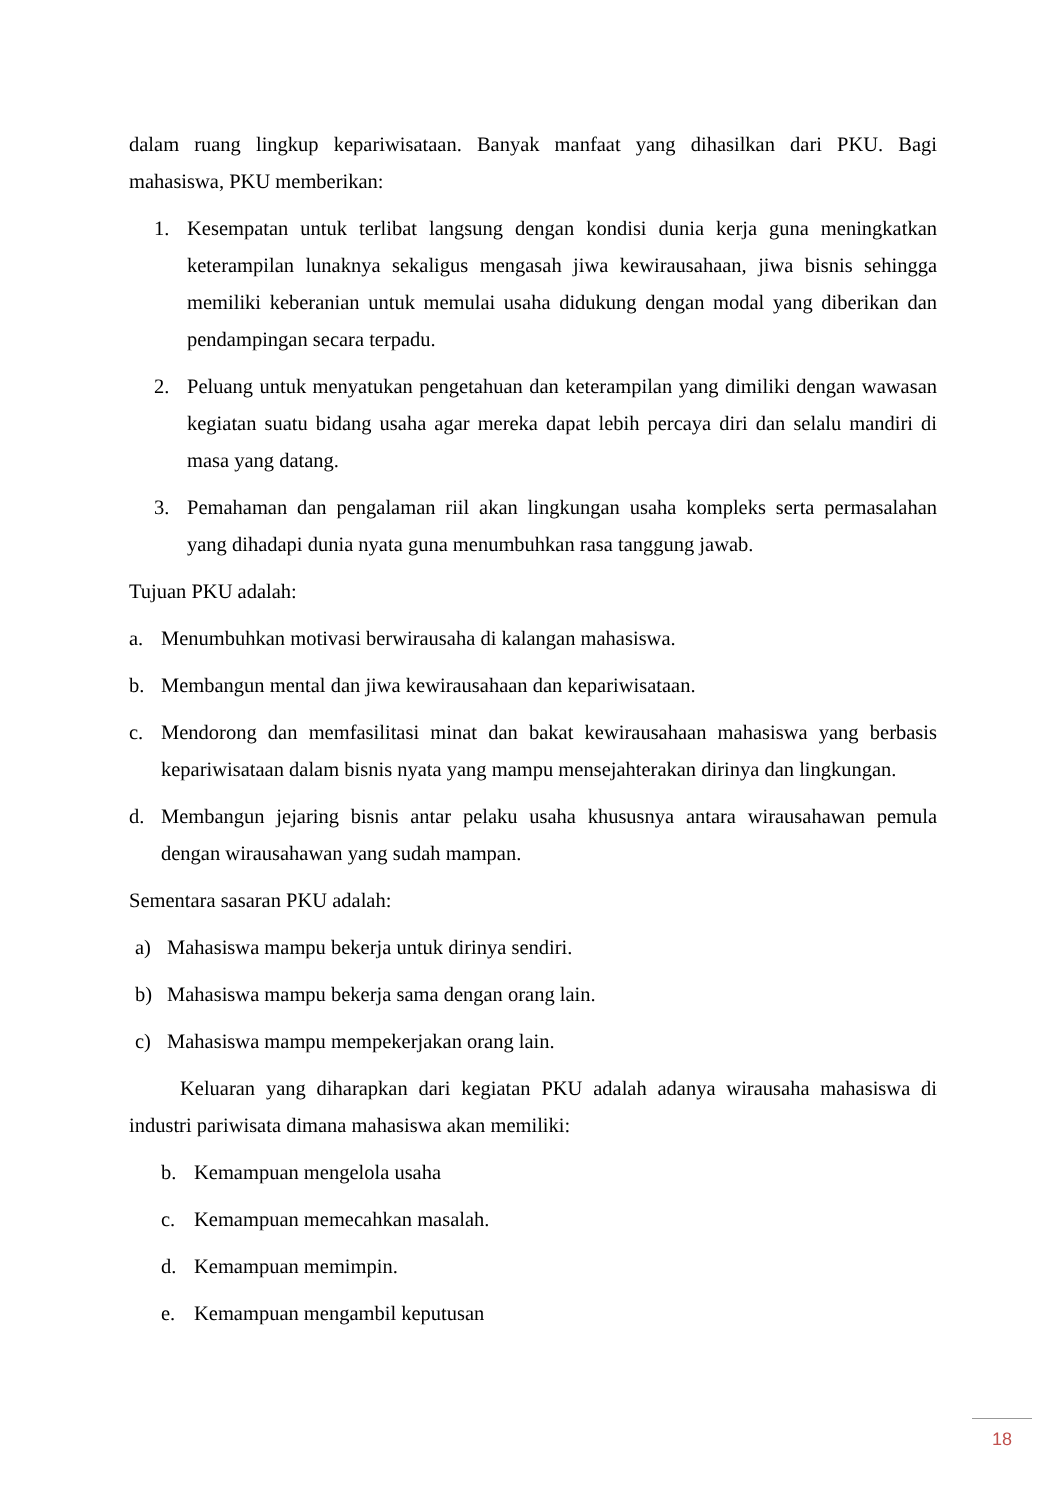dalam ruang lingkup kepariwisataan. Banyak manfaat yang dihasilkan dari PKU. Bagi mahasiswa, PKU memberikan:
1. Kesempatan untuk terlibat langsung dengan kondisi dunia kerja guna meningkatkan keterampilan lunaknya sekaligus mengasah jiwa kewirausahaan, jiwa bisnis sehingga memiliki keberanian untuk memulai usaha didukung dengan modal yang diberikan dan pendampingan secara terpadu.
2. Peluang untuk menyatukan pengetahuan dan keterampilan yang dimiliki dengan wawasan kegiatan suatu bidang usaha agar mereka dapat lebih percaya diri dan selalu mandiri di masa yang datang.
3. Pemahaman dan pengalaman riil akan lingkungan usaha kompleks serta permasalahan yang dihadapi dunia nyata guna menumbuhkan rasa tanggung jawab.
Tujuan PKU adalah:
a. Menumbuhkan motivasi berwirausaha di kalangan mahasiswa.
b. Membangun mental dan jiwa kewirausahaan dan kepariwisataan.
c. Mendorong dan memfasilitasi minat dan bakat kewirausahaan mahasiswa yang berbasis kepariwisataan dalam bisnis nyata yang mampu mensejahterakan dirinya dan lingkungan.
d. Membangun jejaring bisnis antar pelaku usaha khususnya antara wirausahawan pemula dengan wirausahawan yang sudah mampan.
Sementara sasaran PKU adalah:
a) Mahasiswa mampu bekerja untuk dirinya sendiri.
b) Mahasiswa mampu bekerja sama dengan orang lain.
c) Mahasiswa mampu mempekerjakan orang lain.
Keluaran yang diharapkan dari kegiatan PKU adalah adanya wirausaha mahasiswa di industri pariwisata dimana mahasiswa akan memiliki:
b. Kemampuan mengelola usaha
c. Kemampuan memecahkan masalah.
d. Kemampuan memimpin.
e. Kemampuan mengambil keputusan
18